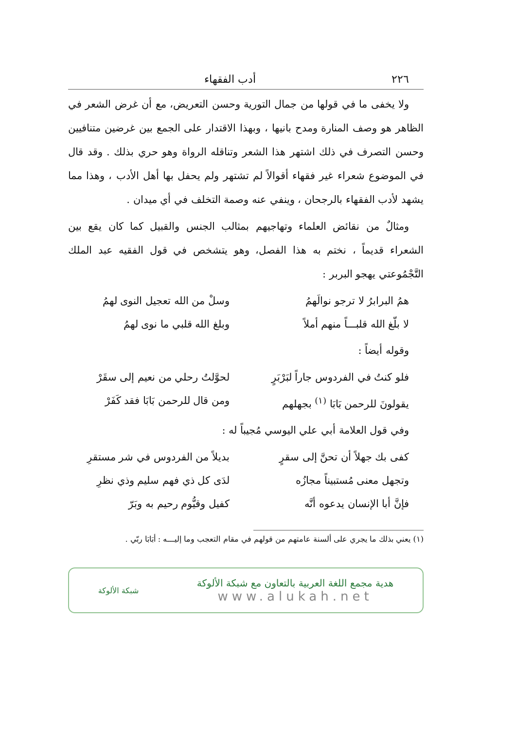٢٢٦ أدب الفقهاء
ولا يخفى ما في قولها من جمال التورية وحسن التعريض، مع أن غرض الشعر في الظاهر هو وصف المنارة ومدح بانيها ، وبهذا الاقتدار على الجمع بين غرضين متنافيين وحسن التصرف في ذلك اشتهر هذا الشعر وتناقله الرواة وهو حري بذلك . وقد قال في الموضوع شعراء غير فقهاء أقوالاً لم تشتهر ولم يحفل بها أهل الأدب ، وهذا مما يشهد لأدب الفقهاء بالرجحان ، وينفي عنه وصمة التخلف في أي ميدان .
ومثالٌ من نقائض العلماء وتهاجيهم بمثالب الجنس والقبيل كما كان يقع بين الشعراء قديماً ، نختم به هذا الفصل، وهو يتشخص في قول الفقيه عبد الملك التَّجْمُوعتي يهجو البربر :
همُ البرابرُ لا ترجو نوالَهمُ وسلْ من الله تعجيل النوى لهمُ
لا بلّغ الله قلبـــاً منهم أملاً وبلغ الله قلبي ما نوى لهمُ
وقوله أيضاً :
فلو كنتُ في الفردوس جاراً لبَرْبَرٍ لحوَّلتُ رحلي من نعيم إلى سقَرْ
يقولونَ للرحمن بَابَا <sup>(١)</sup> بجهلهم ومن قال للرحمن بَابَا فقد كَفَرْ
وفي قول العلامة أبي علي اليوسي مُجيباً له :
كفى بك جهلاً أن تحنَّ إلى سقرٍ بديلاً من الفردوس في شر مستقرِ
وتجهل معنى مُستبيناً مجازُه لدَى كل ذي فهم سليم وذي نظرِ
فإنَّ أبا الإنسان يدعوه أنَّه كفيل وقيُّوم رحيم به وبَرّ
(١) يعني بذلك ما يجري على ألسنة عامتهم من قولهم في مقام التعجب وما إليـــه : أبَابَا ربّي .
هدية مجمع اللغة العربية بالتعاون مع شبكة الألوكة
www.alukah.net شبكة الألوكة